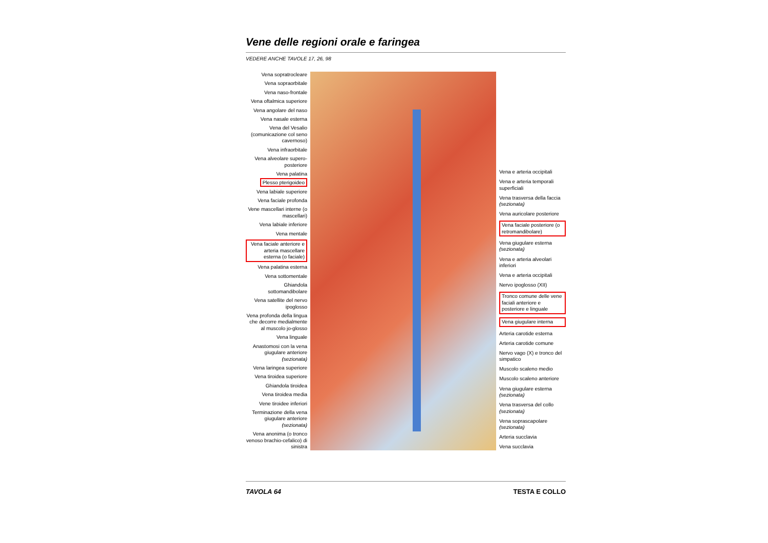Vene delle regioni orale e faringea
VEDERE ANCHE TAVOLE 17, 26, 98
Vena sopratrocleare
Vena sopraorbitale
Vena naso-frontale
Vena oftalmica superiore
Vena angolare del naso
Vena nasale esterna
Vena del Vesalio (comunicazione col seno cavernoso)
Vena infraorbitale
Vena alveolare supero-posteriore
Vena palatina
Plesso pterigoideo
Vena labiale superiore
Vena faciale profonda
Vene mascellari interne (o mascellari)
Vena labiale inferiore
Vena mentale
Vena faciale anteriore e arteria mascellare esterna (o faciale)
Vena palatina esterna
Vena sottomentale
Ghiandola sottomandibolare
Vena satellite del nervo ipoglosso
Vena profonda della lingua che decorre medialmente al muscolo jo-glosso
Vena linguale
Anastomosi con la vena giugulare anteriore (sezionata)
Vena laringea superiore
Vena tiroidea superiore
Ghiandola tiroidea
Vena tiroidea media
Vene tiroidee inferiori
Terminazione della vena giugulare anteriore (sezionata)
Vena anonima (o tronco venoso brachio-cefalico) di sinistra
Vena e arteria occipitali
Vena e arteria temporali superficiali
Vena trasversa della faccia (sezionata)
Vena auricolare posteriore
Vena faciale posteriore (o retromandibolare)
Vena giugulare esterna (sezionata)
Vena e arteria alveolari inferiori
Vena e arteria occipitali
Nervo ipoglosso (XII)
Tronco comune delle vene faciali anteriore e posteriore e linguale
Vena giugulare interna
Arteria carotide esterna
Arteria carotide comune
Nervo vago (X) e tronco del simpatico
Muscolo scaleno medio
Muscolo scaleno anteriore
Vena giugulare esterna (sezionata)
Vena trasversa del collo (sezionata)
Vena soprascapolare (sezionata)
Arteria succlavia
Vena succlavia
TAVOLA 64 TESTA E COLLO